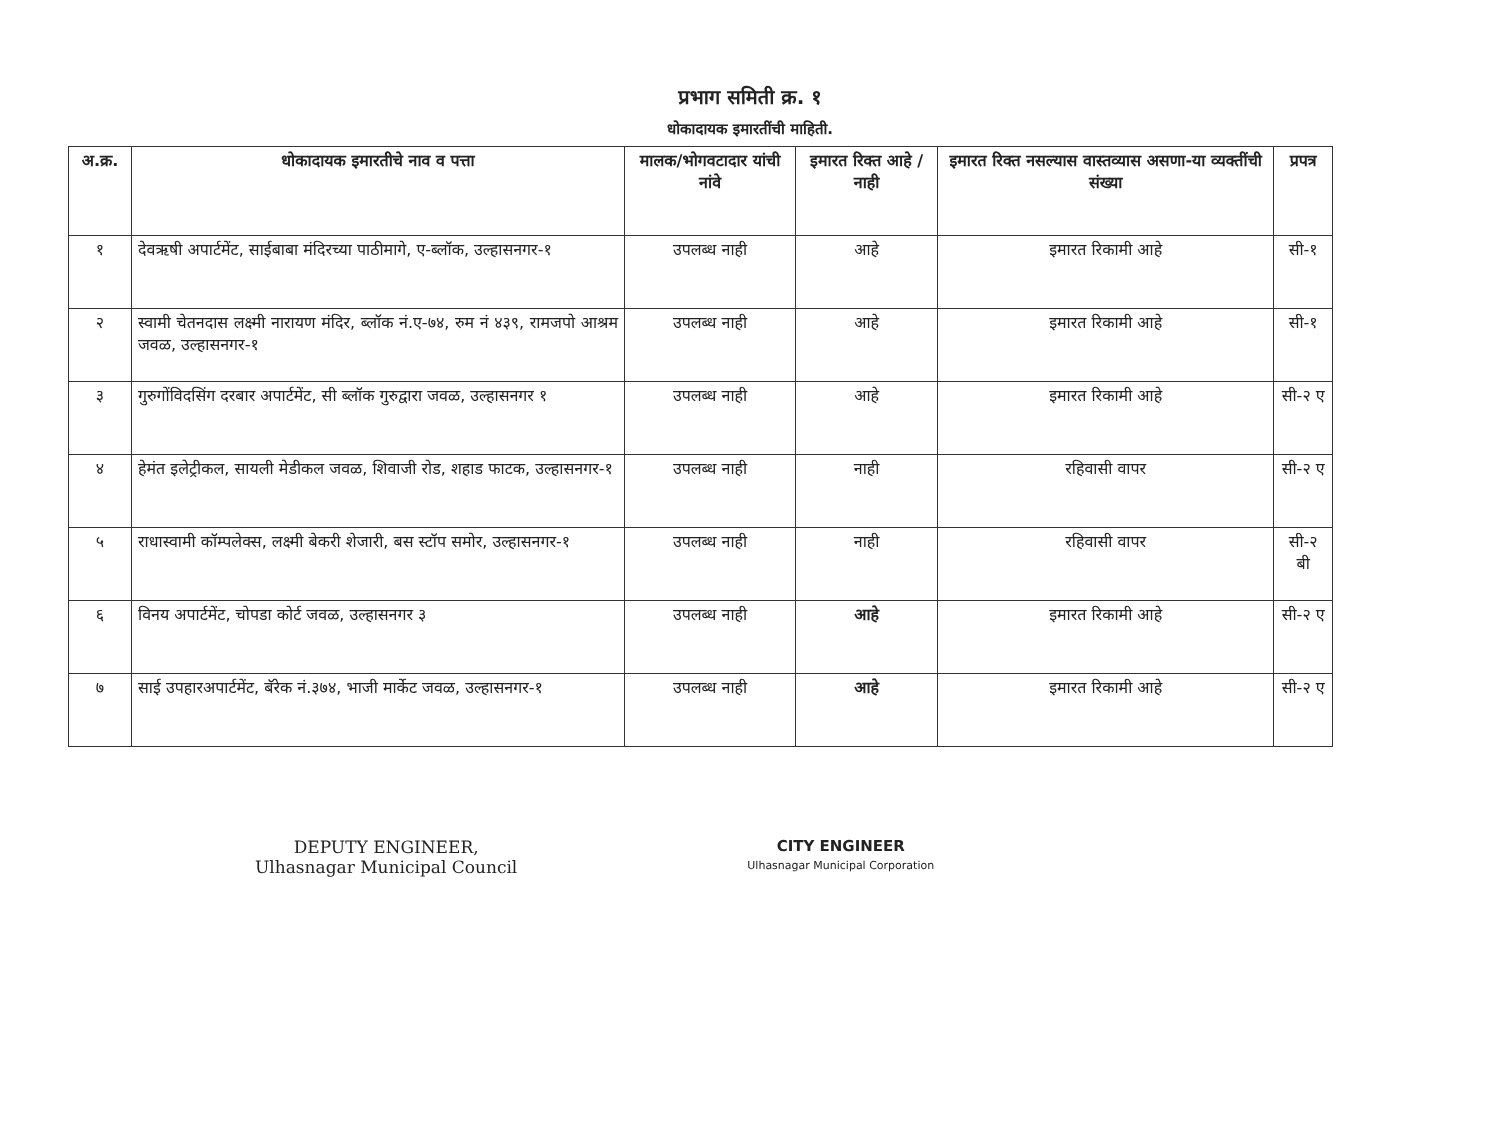प्रभाग समिती क्र. १
धोकादायक इमारतींची माहिती.
| अ.क्र. | धोकादायक इमारतीचे नाव व पत्ता | मालक/भोगवटादार यांची नांवे | इमारत रिक्त आहे /नाही | इमारत रिक्त नसल्यास वास्तव्यास असणा-या व्यक्तींची संख्या | प्रपत्र |
| --- | --- | --- | --- | --- | --- |
| १ | देवऋषी अपार्टमेंट, साईबाबा मंदिरच्या पाठीमागे, ए-ब्लॉक, उल्हासनगर-१ | उपलब्ध नाही | आहे | इमारत रिकामी आहे | सी-१ |
| २ | स्वामी चेतनदास लक्ष्मी नारायण मंदिर, ब्लॉक नं.ए-७४, रुम नं ४३९, रामजपो आश्रम जवळ, उल्हासनगर-१ | उपलब्ध नाही | आहे | इमारत रिकामी आहे | सी-१ |
| ३ | गुरुगोंविदसिंग दरबार अपार्टमेंट, सी ब्लॉक गुरुद्वारा जवळ, उल्हासनगर १ | उपलब्ध नाही | आहे | इमारत रिकामी आहे | सी-२ ए |
| ४ | हेमंत इलेट्रीकल, सायली मेडीकल जवळ, शिवाजी रोड, शहाड फाटक, उल्हासनगर-१ | उपलब्ध नाही | नाही | रहिवासी वापर | सी-२ ए |
| ५ | राधास्वामी कॉम्पलेक्स, लक्ष्मी बेकरी शेजारी, बस स्टॉप समोर, उल्हासनगर-१ | उपलब्ध नाही | नाही | रहिवासी वापर | सी-२ बी |
| ६ | विनय अपार्टमेंट, चोपडा कोर्ट जवळ, उल्हासनगर ३ | उपलब्ध नाही | आहे | इमारत रिकामी आहे | सी-२ ए |
| ७ | साई उपहारअपार्टमेंट, बॅरेक नं.३७४, भाजी मार्केट जवळ, उल्हासनगर-१ | उपलब्ध नाही | आहे | इमारत रिकामी आहे | सी-२ ए |
DEPUTY ENGINEER,
Ulhasnagar Municipal Council
CITY ENGINEER
Ulhasnagar Municipal Corporation